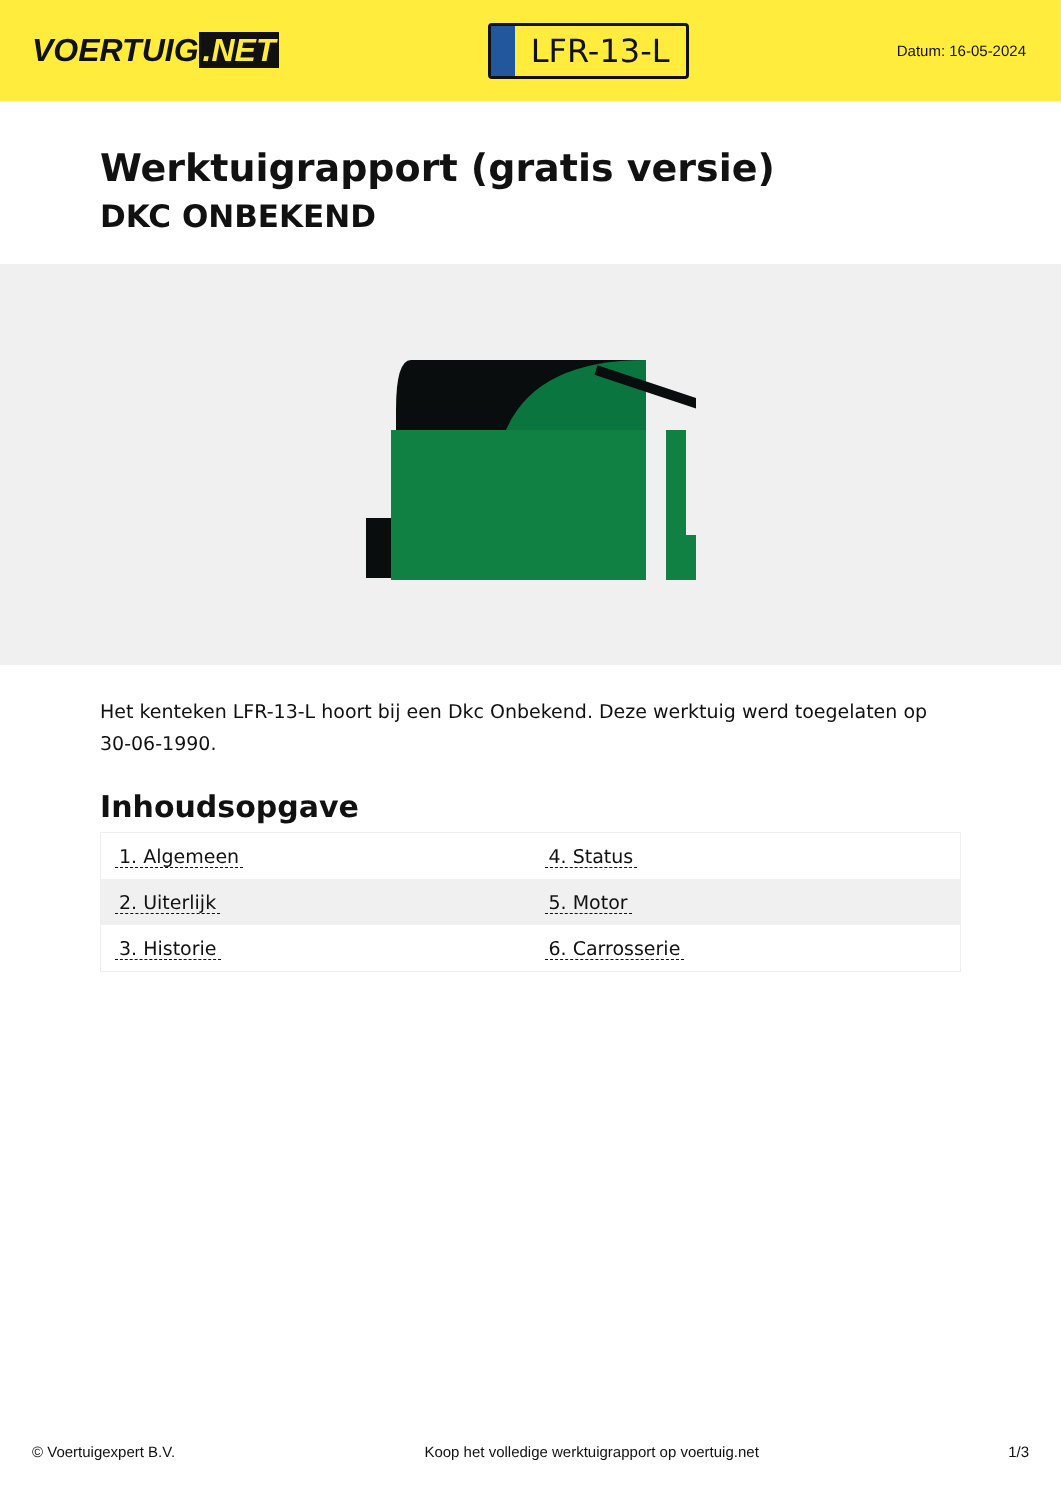VOERTUIG.NET
LFR-13-L
Datum: 16-05-2024
Werktuigrapport (gratis versie)
DKC ONBEKEND
Het kenteken LFR-13-L hoort bij een Dkc Onbekend. Deze werktuig werd toegelaten op 30-06-1990.
Inhoudsopgave
| 1. Algemeen | 4. Status |
| 2. Uiterlijk | 5. Motor |
| 3. Historie | 6. Carrosserie |
© Voertuigexpert B.V. Koop het volledige werktuigrapport op voertuig.net 1/3